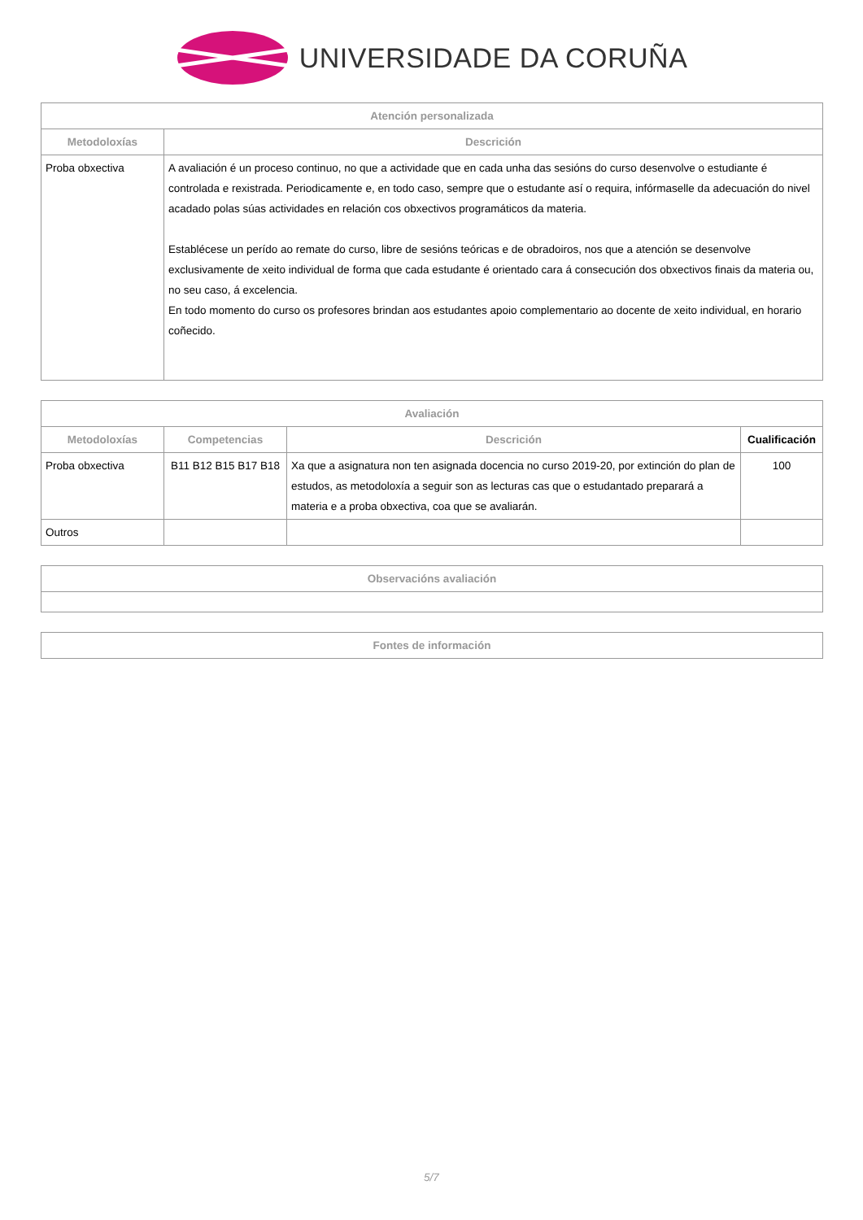UNIVERSIDADE DA CORUÑA
| Atención personalizada | |
| --- | --- |
| Metodoloxías | Descrición |
| Proba obxectiva | A avaliación é un proceso continuo, no que a actividade que en cada unha das sesións do curso desenvolve o estudiante é controlada e rexistrada. Periodicamente e, en todo caso, sempre que o estudante así o requira, infórmaselle da adecuación do nivel acadado polas súas actividades en relación cos obxectivos programáticos da materia. Establécese un perído ao remate do curso, libre de sesións teóricas e de obradoiros, nos que a atención se desenvolve exclusivamente de xeito individual de forma que cada estudante é orientado cara á consecución dos obxectivos finais da materia ou, no seu caso, á excelencia. En todo momento do curso os profesores brindan aos estudantes apoio complementario ao docente de xeito individual, en horario coñecido. |
| Avaliación | | | |
| --- | --- | --- | --- |
| Metodoloxías | Competencias | Descrición | Cualificación |
| Proba obxectiva | B11 B12 B15 B17 B18 | Xa que a asignatura non ten asignada docencia no curso 2019-20, por extinción do plan de estudos, as metodoloxía a seguir son as lecturas cas que o estudantado preparará a materia e a proba obxectiva, coa que se avaliarán. | 100 |
| Outros | | | |
| Observacións avaliación |
| --- |
| Fontes de información |
| --- |
5/7